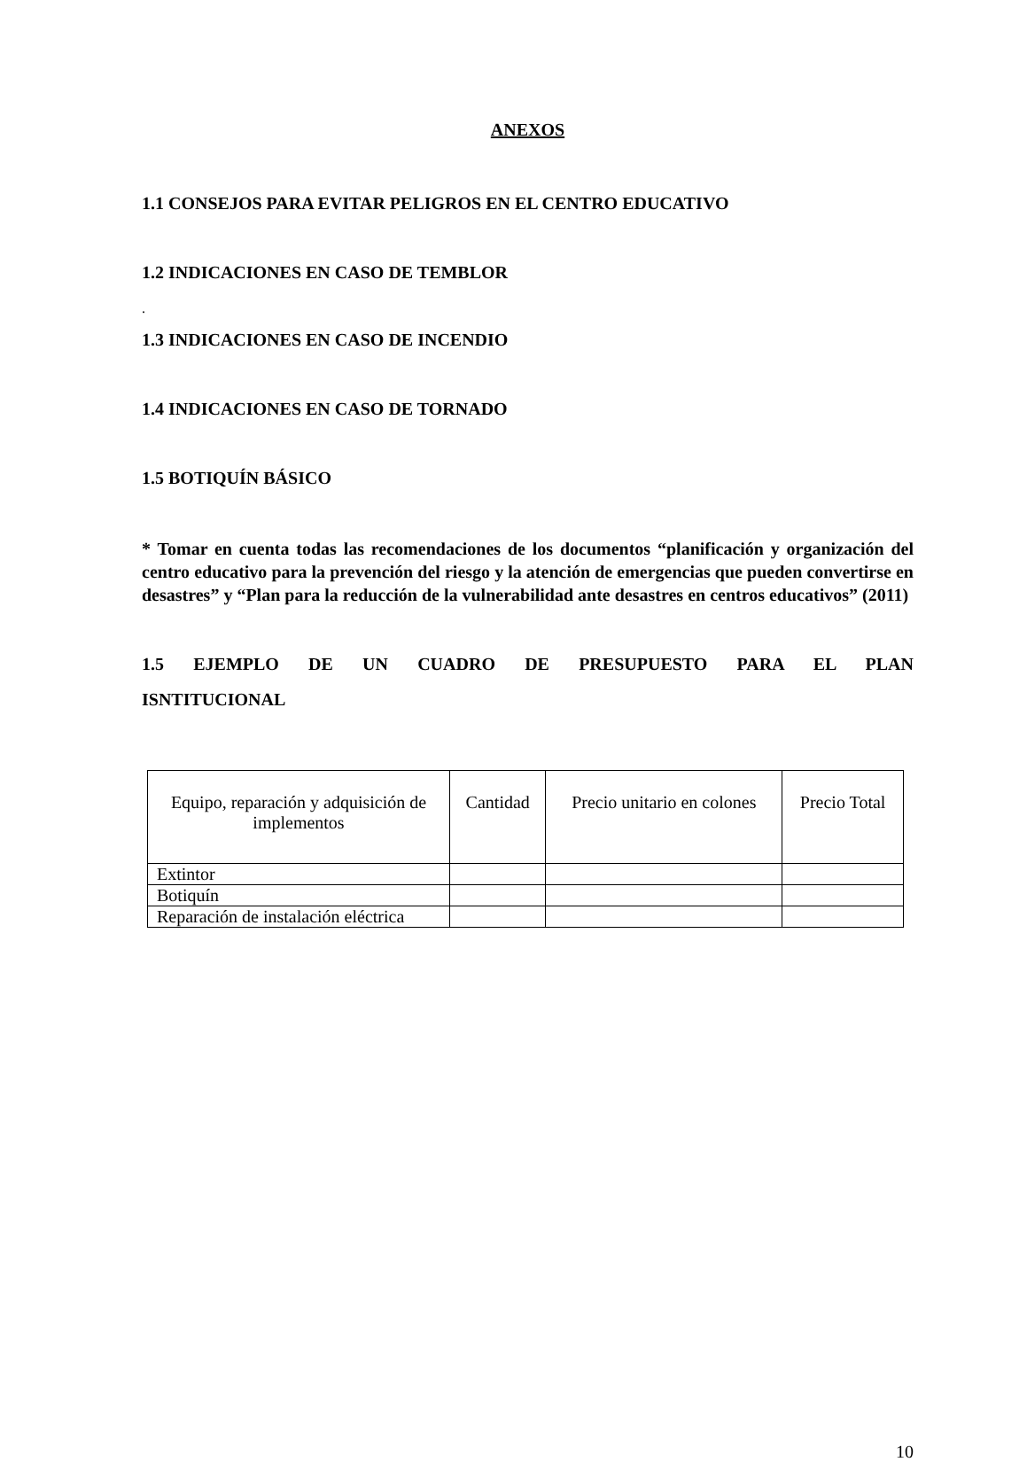ANEXOS
1.1 CONSEJOS PARA EVITAR PELIGROS EN EL CENTRO EDUCATIVO
1.2 INDICACIONES EN CASO DE TEMBLOR
.
1.3 INDICACIONES EN CASO DE INCENDIO
1.4 INDICACIONES EN CASO DE TORNADO
1.5 BOTIQUÍN BÁSICO
* Tomar en cuenta todas las recomendaciones de los documentos “planificación y organización del centro educativo para la prevención del riesgo y la atención de emergencias que pueden convertirse en desastres” y “Plan para la reducción de la vulnerabilidad ante desastres en centros educativos” (2011)
1.5 EJEMPLO DE UN CUADRO DE PRESUPUESTO PARA EL PLAN
ISNTITUCIONAL
| Equipo, reparación y adquisición de implementos | Cantidad | Precio unitario en colones | Precio Total |
| --- | --- | --- | --- |
| Extintor | | | |
| Botiquín | | | |
| Reparación de instalación eléctrica | | | |
10